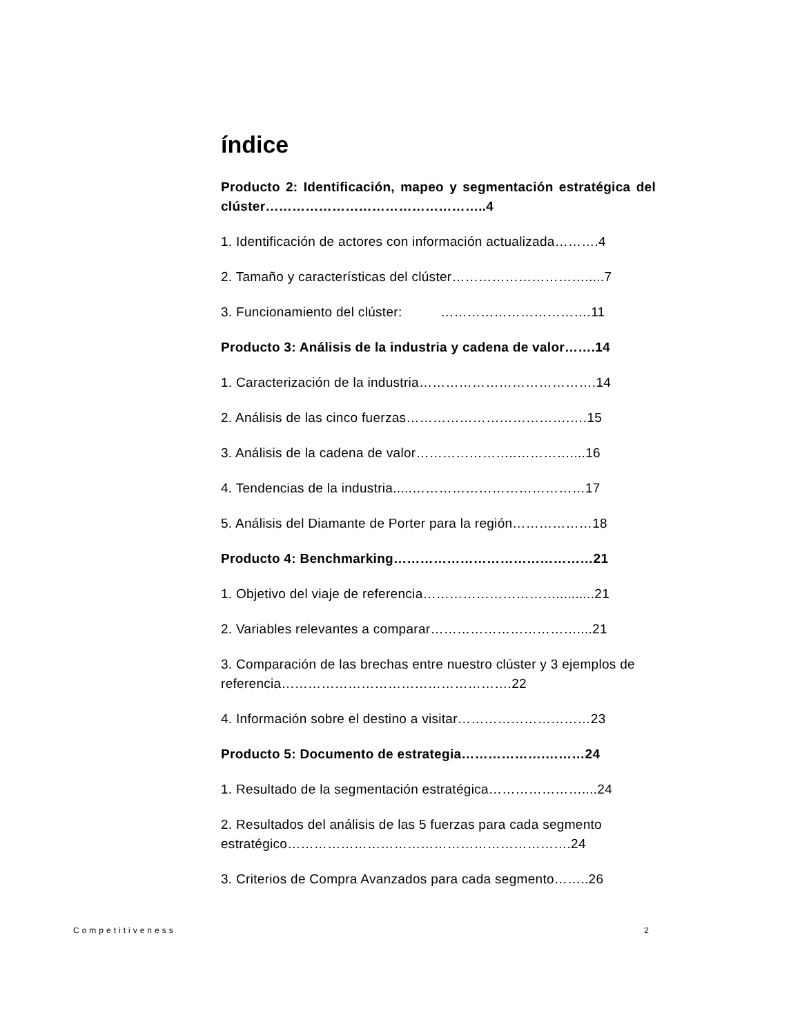índice
Producto 2: Identificación, mapeo y segmentación estratégica del clúster…………………………………………..4
1. Identificación de actores con información actualizada……….4
2. Tamaño y características del clúster………………………….....7
3. Funcionamiento del clúster: …………………………….11
Producto 3: Análisis de la industria y cadena de valor…….14
1. Caracterización de la industria………………………………….14
2. Análisis de las cinco fuerzas……………………………….….15
3. Análisis de la cadena de valor…………………..…………....16
4. Tendencias de la industria.....…………………………………17
5. Análisis del Diamante de Porter para la región………………18
Producto 4: Benchmarking………………………………………21
1. Objetivo del viaje de referencia…………………………..........21
2. Variables relevantes a comparar……………………………....21
3. Comparación de las brechas entre nuestro clúster y 3 ejemplos de referencia…………………………………………….22
4. Información sobre el destino a visitar…………………………23
Producto 5: Documento de estrategia……………….………24
1. Resultado de la segmentación estratégica…………………....24
2. Resultados del análisis de las 5 fuerzas para cada segmento estratégico……………………………………………………….24
3. Criterios de Compra Avanzados para cada segmento……..26
Competitiveness 2